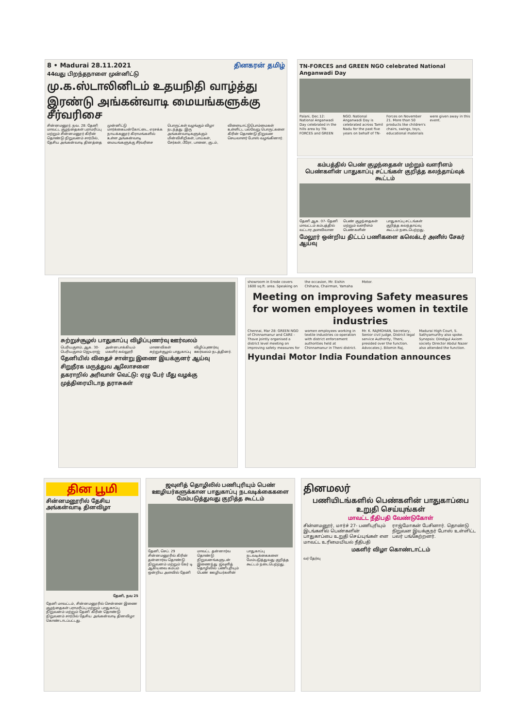8 • Madurai 28.11.2021 தினகரன் தமிழ்
44வது பிறந்தநாளை முன்னிட்டு
மு.க.ஸ்டாலினிடம் உதயநிதி வாழ்த்து
இரண்டு அங்கன்வாடி மையங்களுக்கு சீர்வரிசை
சின்னமனூர், நவ. 28: தேனி மாவட்ட குழந்தைகள் பராமரிப்பு மற்றும் சின்னமனூர் கிரின் தொண்டு நிறுவனம் சார்பில், தேசிய அங்கன்வாடி தினத்தை முன்னிட்டு மார்க்கையன்கோட்டை, எரசக்க நாயக்கனூர் கிராமங்களில் உள்ள அங்கன்வாடி மையங்களுக்கு சீர்வரிசை பொருட்கள் வழங்கும் விழா நடந்தது. இரு அங்கன்வாடிகளுக்கும் மின்விசிறிகள், பாய்கள், சேர்கள், பீரோ, பானை, குடம், விளையாட்டுபொம்மைகள் உள்ளிட்ட பல்வேறு பொருட்களை கிரின் தொண்டு நிறுவன செயலாளர் போஸ் வழங்கினார்.
TN-FORCES and GREEN NGO celebrated National Anganwadi Day
Palani, Dec.12: National Anganwadi Day celebrated in the hills area by TN-FORCES and GREEN NGO. National Anganwadi Day is celebrated across Tamil Nadu for the past five years on behalf of TN-Forces on November 21. More than 50 products like children's chairs, swings, toys, educational materials were given away in this event.
கம்பத்தில் பெண் குழந்தைகள் மற்றும் வளரிளம் பெண்களின் பாதுகாப்பு சட்டங்கள் குறித்த கலந்தாய்வுக் கூட்டம்
தேனி ஆக. 07- தேனி மாவட்டம் கம்பத்தில் வட்டார அளவிலான பெண் குழந்தைகள் மற்றும் வளரிளம் பெண்களின் பாதுகாப்பு சட்டங்கள் குறித்த கலந்தாய்வு கூட்டம் நடைபெற்றது.
மேலூர் ஒன்றிய திட்டப் பணிகளை கலெக்டர் அனீஸ் சேகர் ஆய்வு
சுற்றுச்சூழல் பாதுகாப்பு விழிப்புணர்வு ஊர்வலம்
பெரியகுளம், ஆக. 30- பெரியகுளம் ஜெயராஜ் அன்னபாக்கியம் மகளிர் கல்லூரி மாணவிகள் சுற்றுச்சூழல் பாதுகாப்பு விழிப்புணர்வு ஊர்வலம் நடத்தினர்.
தேனியில் விதைச் சான்று இணை இயக்குனர் ஆய்வு
சிறுநீரக மருத்துவ ஆலோசனை
தகராறில் அரிவாள் வெட்டு: ஏழு பேர் மீது வழக்கு
முத்திரையிடாத தராசுகள்
showroom in Erode covers 1600 sq.ft. area. Speaking on the occasion, Mr. Eishin Chihana, Chairman, Yamaha Motor.
Meeting on improving Safety measures for women employees women in textile industries
Chennai, Mar 28: GREEN NGO of Chinnamanur and CARE - Thave jointly organised a district level meeting on improving safety measures for women employees working in textile industries co-operation with district enforcement authorities held at Chinnamanur in Theni district. Mr. K. RAJMOHAN, Secretary, Senior civil judge, District legal service Authority, Theni, presided over the function. Advocates J. Bilomin Raj, Madurai High Court, S. Sathyamurthy also spoke. Synopsis: Dindigul Axiom society Director Abdul Nazer also attended the function.
Hyundai Motor India Foundation announces
தின பூமி
சின்னமனூரில் தேசிய அங்கன்வாடி தினவிழா
தேனி, நவ 25
தேனி மாவட்டம், சின்னமனூரில் சென்னை இணை குழந்தைகள் பராமரிப்பு மற்றும் பாதுகாப்பு நிறுவனம் மற்றும் தேனி கிரின் தொண்டு நிறுவனம் சார்பில் தேசிய அங்கன்வாடி தினவிழா கொண்டாடப்பட்டது.
ஜவுளித் தொழிலில் பணிபுரியும் பெண் ஊழியர்களுக்கான பாதுகாப்பு நடவடிக்கைகளை மேம்படுத்துவது குறித்த கூட்டம்
தேனி, செப். 29 சின்னமனூரில் கிரின் தன்னார்வ தொண்டு நிறுவனம் மற்றும் கேர் டி ஆகியவை கம்பம் ஒன்றிய அளவில் தேனி மாவட்ட தன்னார்வ தொண்டு நிறுவனங்களுடன் இணைந்து ஜவுளித் தொழிலில் பணிபுரியும் பெண் ஊழியர்களின் பாதுகாப்பு நடவடிக்கைகளை மேம்படுத்துவது குறித்த கூட்டம் நடைபெற்றது.
தினமலர்
பணியிடங்களில் பெண்களின் பாதுகாப்பை உறுதி செய்யுங்கள்
மாவட்ட நீதிபதி வேண்டுகோள்
சின்னமனூர், மார்ச் 27- பணிபுரியும் இடங்களில் பெண்களின் பாதுகாப்பை உறுதி செய்யுங்கள் என மாவட்ட உரிமையியல் நீதிபதி ராஜ்மோகன் பேசினார். தொண்டு நிறுவன இயக்குநர் போஸ் உள்ளிட்ட பலர் பங்கேற்றனர்.
மகளிர் விழா கொண்டாட்டம்
வர் தேர்வு